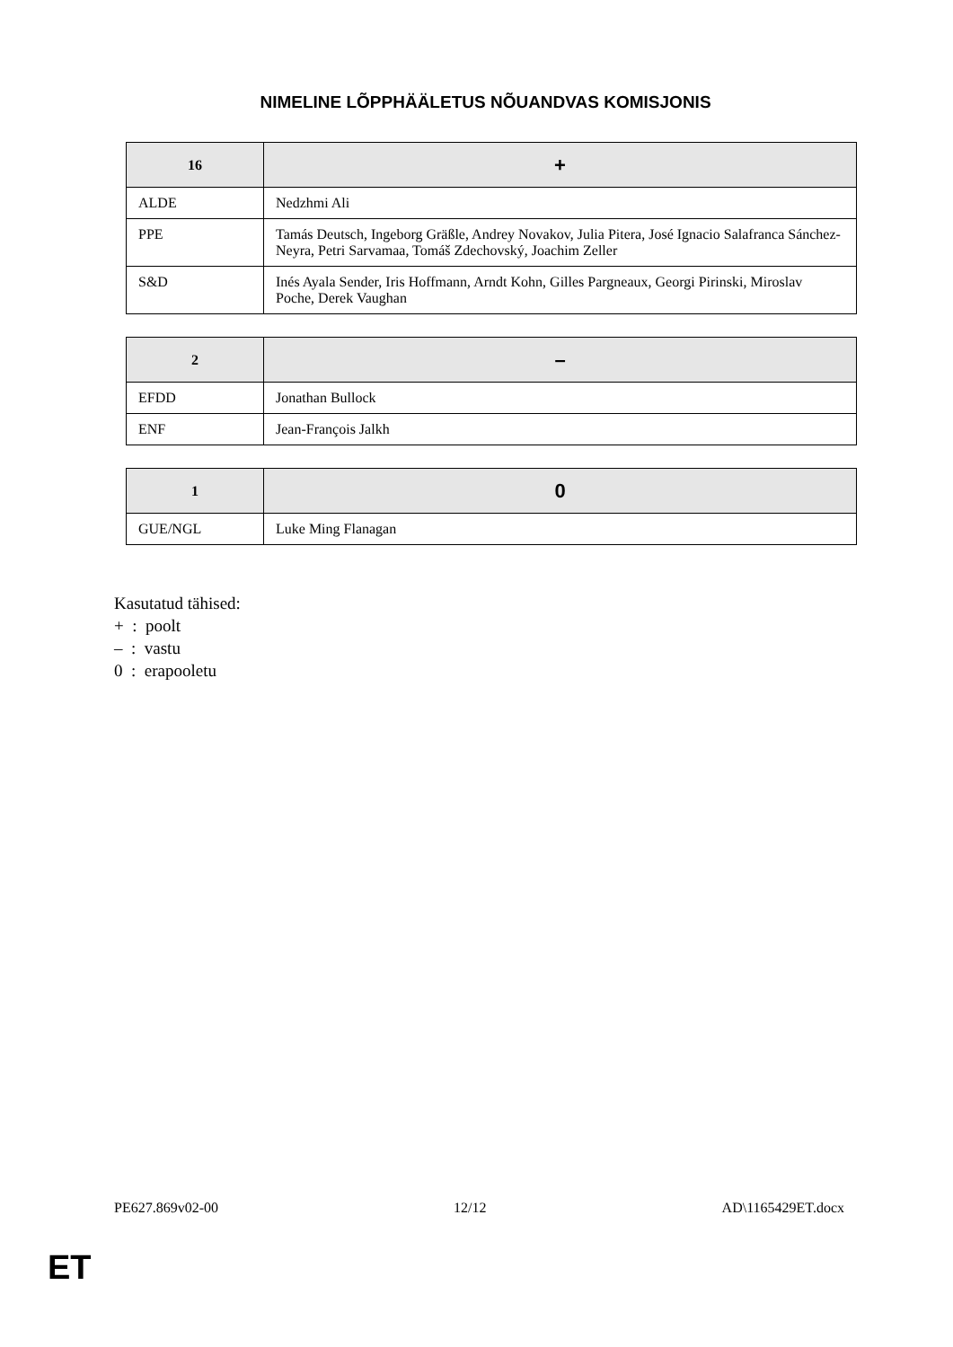NIMELINE LÕPPHÄÄLETUS NÕUANDVAS KOMISJONIS
| 16 | + |
| --- | --- |
| ALDE | Nedzhmi Ali |
| PPE | Tamás Deutsch, Ingeborg Gräßle, Andrey Novakov, Julia Pitera, José Ignacio Salafranca Sánchez-Neyra, Petri Sarvamaa, Tomáš Zdechovský, Joachim Zeller |
| S&D | Inés Ayala Sender, Iris Hoffmann, Arndt Kohn, Gilles Pargneaux, Georgi Pirinski, Miroslav Poche, Derek Vaughan |
| 2 | – |
| --- | --- |
| EFDD | Jonathan Bullock |
| ENF | Jean-François Jalkh |
| 1 | 0 |
| --- | --- |
| GUE/NGL | Luke Ming Flanagan |
Kasutatud tähised:
+ : poolt
– : vastu
0 : erapooletu
PE627.869v02-00 12/12 AD\1165429ET.docx
ET